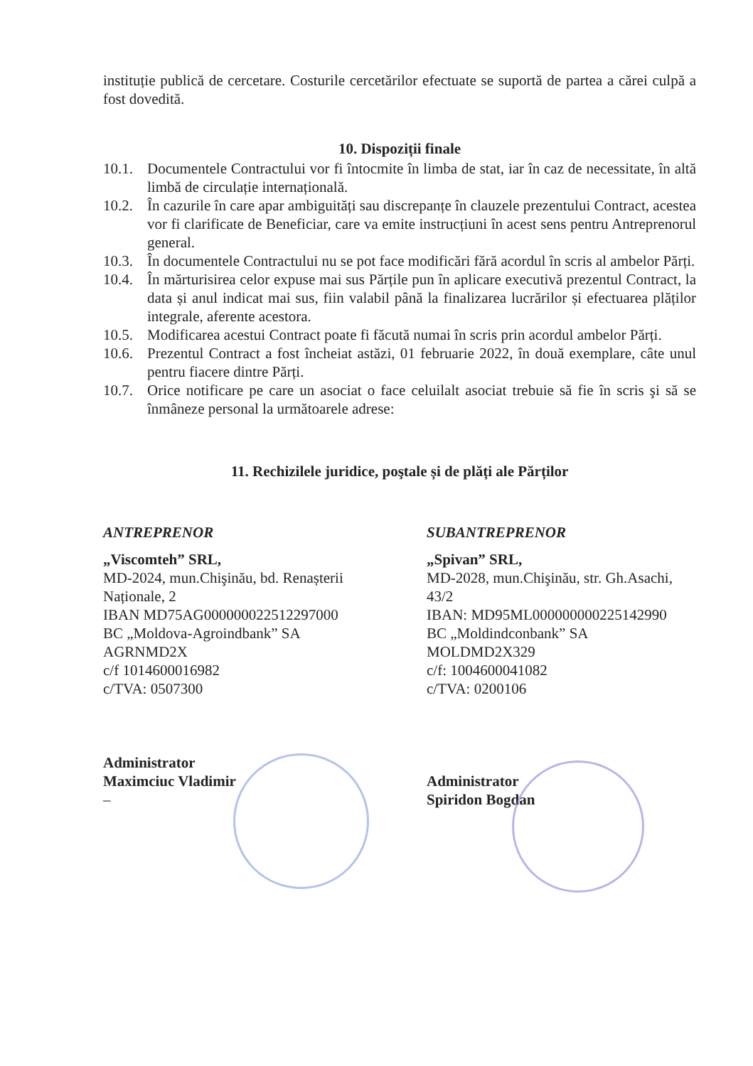instituție publică de cercetare. Costurile cercetărilor efectuate se suportă de partea a cărei culpă a fost dovedită.
10. Dispoziții finale
10.1.
Documentele Contractului vor fi întocmite în limba de stat, iar în caz de necessitate, în altă limbă de circulație internațională.
10.2.
În cazurile în care apar ambiguități sau discrepanțe în clauzele prezentului Contract, acestea vor fi clarificate de Beneficiar, care va emite instrucțiuni în acest sens pentru Antreprenorul general.
10.3.
În documentele Contractului nu se pot face modificări fără acordul în scris al ambelor Părți.
10.4.
În mărturisirea celor expuse mai sus Părțile pun în aplicare executivă prezentul Contract, la data și anul indicat mai sus, fiin valabil până la finalizarea lucrărilor și efectuarea plăților integrale, aferente acestora.
10.5.
Modificarea acestui Contract poate fi făcută numai în scris prin acordul ambelor Părți.
10.6.
Prezentul Contract a fost încheiat astăzi, 01 februarie 2022, în două exemplare, câte unul pentru fiacere dintre Părți.
10.7.
Orice notificare pe care un asociat o face celuilalt asociat trebuie să fie în scris şi să se înmâneze personal la următoarele adrese:
11. Rechizilele juridice, poştale și de plăți ale Părților
ANTREPRENOR
„Viscomteh” SRL,
MD-2024, mun.Chişinău, bd. Renașterii
Naționale, 2
IBAN MD75AG000000022512297000
BC „Moldova-Agroindbank” SA
AGRNMD2X
c/f 1014600016982
c/TVA: 0507300
Administrator
Maximciuc Vladimir
–
SUBANTREPRENOR
„Spivan” SRL,
MD-2028, mun.Chişinău, str. Gh.Asachi, 43/2
IBAN: MD95ML000000000225142990
BC „Moldindconbank” SA
MOLDMD2X329
c/f: 1004600041082
c/TVA: 0200106
Administrator
Spiridon Bogdan